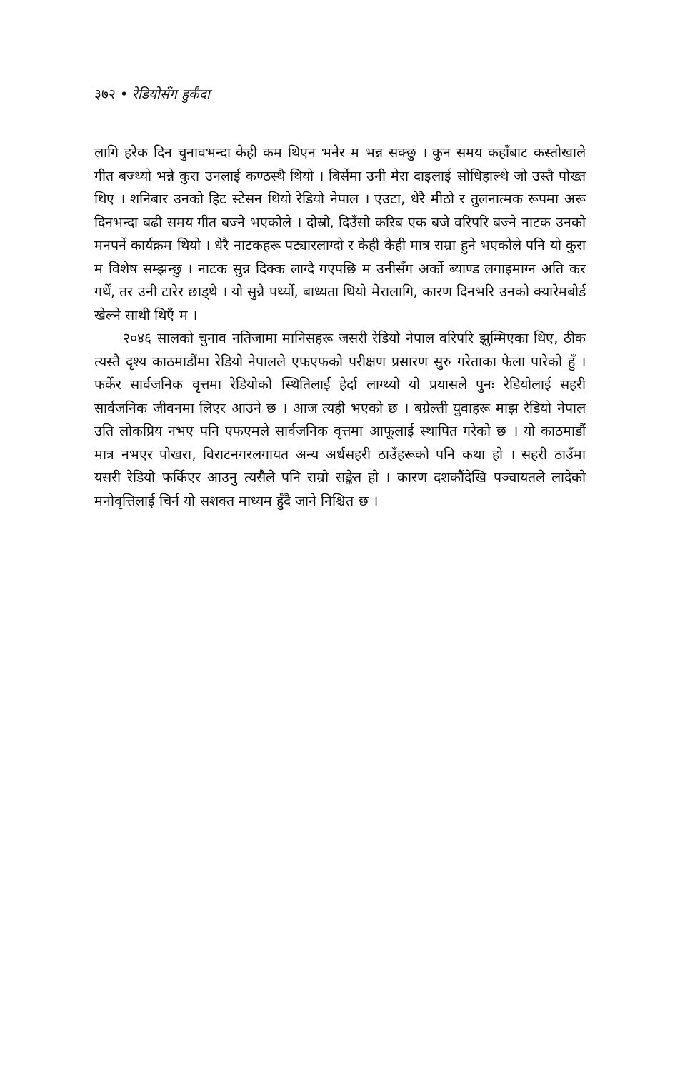३७२ • रेडियोसँग हुर्कँदा
लागि हरेक दिन चुनावभन्दा केही कम थिएन भनेर म भन्न सक्छु । कुन समय कहाँबाट कस्तोखाले गीत बज्थ्यो भन्ने कुरा उनलाई कण्ठस्थै थियो । बिर्सेमा उनी मेरा दाइलाई सोधिहाल्थे जो उस्तै पोख्त थिए । शनिबार उनको हिट स्टेसन थियो रेडियो नेपाल । एउटा, धेरै मीठो र तुलनात्मक रूपमा अरू दिनभन्दा बढी समय गीत बज्ने भएकोले । दोस्रो, दिउँसो करिब एक बजे वरिपरि बज्ने नाटक उनको मनपर्ने कार्यक्रम थियो । धेरै नाटकहरू पट्यारलाग्दो र केही केही मात्र राम्रा हुने भएकोले पनि यो कुरा म विशेष सम्झन्छु । नाटक सुन्न दिक्क लाग्दै गएपछि म उनीसँग अर्को ब्याण्ड लगाइमाग्न अति कर गर्थें, तर उनी टारेर छाड्थे । यो सुन्नै पर्थ्यो, बाध्यता थियो मेरालागि, कारण दिनभरि उनको क्यारेमबोर्ड खेल्ने साथी थिएँ म ।
२०४६ सालको चुनाव नतिजामा मानिसहरू जसरी रेडियो नेपाल वरिपरि झुम्मिएका थिए, ठीक त्यस्तै दृश्य काठमाडौंमा रेडियो नेपालले एफएफको परीक्षण प्रसारण सुरु गरेताका फेला पारेको हुँ । फर्केर सार्वजनिक वृत्तमा रेडियोको स्थितिलाई हेर्दा लाग्थ्यो यो प्रयासले पुनः रेडियोलाई सहरी सार्वजनिक जीवनमा लिएर आउने छ । आज त्यही भएको छ । बग्रेल्ती युवाहरू माझ रेडियो नेपाल उति लोकप्रिय नभए पनि एफएमले सार्वजनिक वृत्तमा आफूलाई स्थापित गरेको छ । यो काठमाडौं मात्र नभएर पोखरा, विराटनगरलगायत अन्य अर्धसहरी ठाउँहरूको पनि कथा हो । सहरी ठाउँमा यसरी रेडियो फर्किएर आउनु त्यसैले पनि राम्रो सङ्केत हो । कारण दशकौंदेखि पञ्चायतले लादेको मनोवृत्तिलाई चिर्न यो सशक्त माध्यम हुँदै जाने निश्चित छ ।